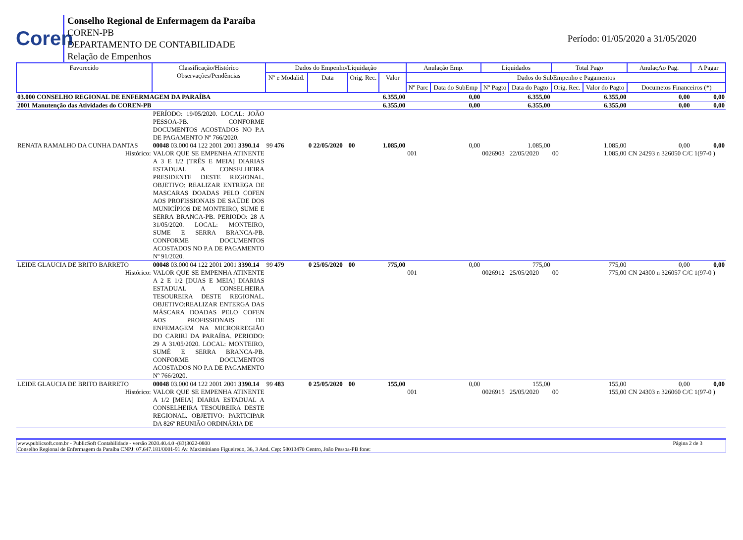Coren
Conselho Regional de Enfermagem da Paraíba
COREN-PB
DEPARTAMENTO DE CONTABILIDADE
Relação de Empenhos
Período: 01/05/2020 a 31/05/2020
| Favorecido | Classificação/Histórico Observações/Pendências | Dados do Empenho/Liquidação | | | | Anulação Emp. | | Liquidados | | Total Pago | | AnulaçAo Pag. | A Pagar |
| --- | --- | --- | --- | --- | --- | --- | --- | --- | --- | --- | --- | --- | --- |
| | | Nº e Modalid. | Data | Orig. Rec. | Valor | Dados do SubEmpenho e Pagamentos | | | | | | | |
| | | | | | | Nº Parc | Data do SubEmp | Nº Pagto | Data do Pagto | Orig. Rec. | Valor do Pagto | Documetos Financeiros (*) | |
| 03.000 CONSELHO REGIONAL DE ENFERMAGEM DA PARAÍBA | | | | | 6.355,00 | 0,00 | | 6.355,00 | | 6.355,00 | | 0,00 | 0,00 |
| 2001 Manutenção das Atividades do COREN-PB | | | | | 6.355,00 | 0,00 | | 6.355,00 | | 6.355,00 | | 0,00 | 0,00 |
| | PERÍODO: 19/05/2020. LOCAL: JOÃO PESSOA-PB. CONFORME DOCUMENTOS ACOSTADOS NO P.A DE PAGAMENTO Nº 766/2020. | | | | | | | | | | | | |
| RENATA RAMALHO DA CUNHA DANTAS | 00048 03.000 04 122 2001 2001 3390.14 | 99 476 | 0 22/05/2020 | 00 | 1.085,00 | 0,00 | | 1.085,00 | | 1.085,00 | | 0,00 | 0,00 |
| Histórico: | VALOR QUE SE EMPENHA ATINENTE A 3 E 1/2 [TRÊS E MEIA] DIARIAS ESTADUAL A CONSELHEIRA PRESIDENTE DESTE REGIONAL. OBJETIVO: REALIZAR ENTREGA DE MASCARAS DOADAS PELO COFEN AOS PROFISSIONAIS DE SAÚDE DOS MUNICÍPIOS DE MONTEIRO, SUME E SERRA BRANCA-PB. PERIODO: 28 A 31/05/2020. LOCAL: MONTEIRO, SUME E SERRA BRANCA-PB. CONFORME DOCUMENTOS ACOSTADOS NO P.A DE PAGAMENTO Nº 91/2020. | | | | | 001 | | 0026903 | 22/05/2020 | 00 | 1.085,00 | CN 24293 n 326050 C/C 1(97-0 ) | |
| LEIDE GLAUCIA DE BRITO BARRETO | 00048 03.000 04 122 2001 2001 3390.14 | 99 479 | 0 25/05/2020 | 00 | 775,00 | 0,00 | | 775,00 | | 775,00 | | 0,00 | 0,00 |
| Histórico: | VALOR QUE SE EMPENHA ATINENTE A 2 E 1/2 [DUAS E MEIA] DIARIAS ESTADUAL A CONSELHEIRA TESOUREIRA DESTE REGIONAL. OBJETIVO:REALIZAR ENTERGA DAS MÁSCARA DOADAS PELO COFEN AOS PROFISSIONAIS DE ENFEMAGEM NA MICRORREGIÃO DO CARIRI DA PARAÍBA. PERIODO: 29 A 31/05/2020. LOCAL: MONTEIRO, SUMÉ E SERRA BRANCA-PB. CONFORME DOCUMENTOS ACOSTADOS NO P.A DE PAGAMENTO Nº 766/2020. | | | | | 001 | | 0026912 | 25/05/2020 | 00 | 775,00 | CN 24300 n 326057 C/C 1(97-0 ) | |
| LEIDE GLAUCIA DE BRITO BARRETO | 00048 03.000 04 122 2001 2001 3390.14 | 99 483 | 0 25/05/2020 | 00 | 155,00 | 0,00 | | 155,00 | | 155,00 | | 0,00 | 0,00 |
| Histórico: | VALOR QUE SE EMPENHA ATINENTE A 1/2 [MEIA] DIARIA ESTADUAL A CONSELHEIRA TESOUREIRA DESTE REGIONAL. OBJETIVO: PARTICIPAR DA 826ª REUNIÃO ORDINÁRIA DE | | | | | 001 | | 0026915 | 25/05/2020 | 00 | 155,00 | CN 24303 n 326060 C/C 1(97-0 ) | |
www.publicsoft.com.br - PublicSoft Contabilidade - versão 2020.40.4.0 -(83)3022-0800 Página 2 de 3
Conselho Regional de Enfermagem da Paraíba CNPJ: 07.647.181/0001-91 Av. Maximiniano Figueiredo, 36, 3 And. Cep: 58013470 Centro, João Pessoa-PB fone: